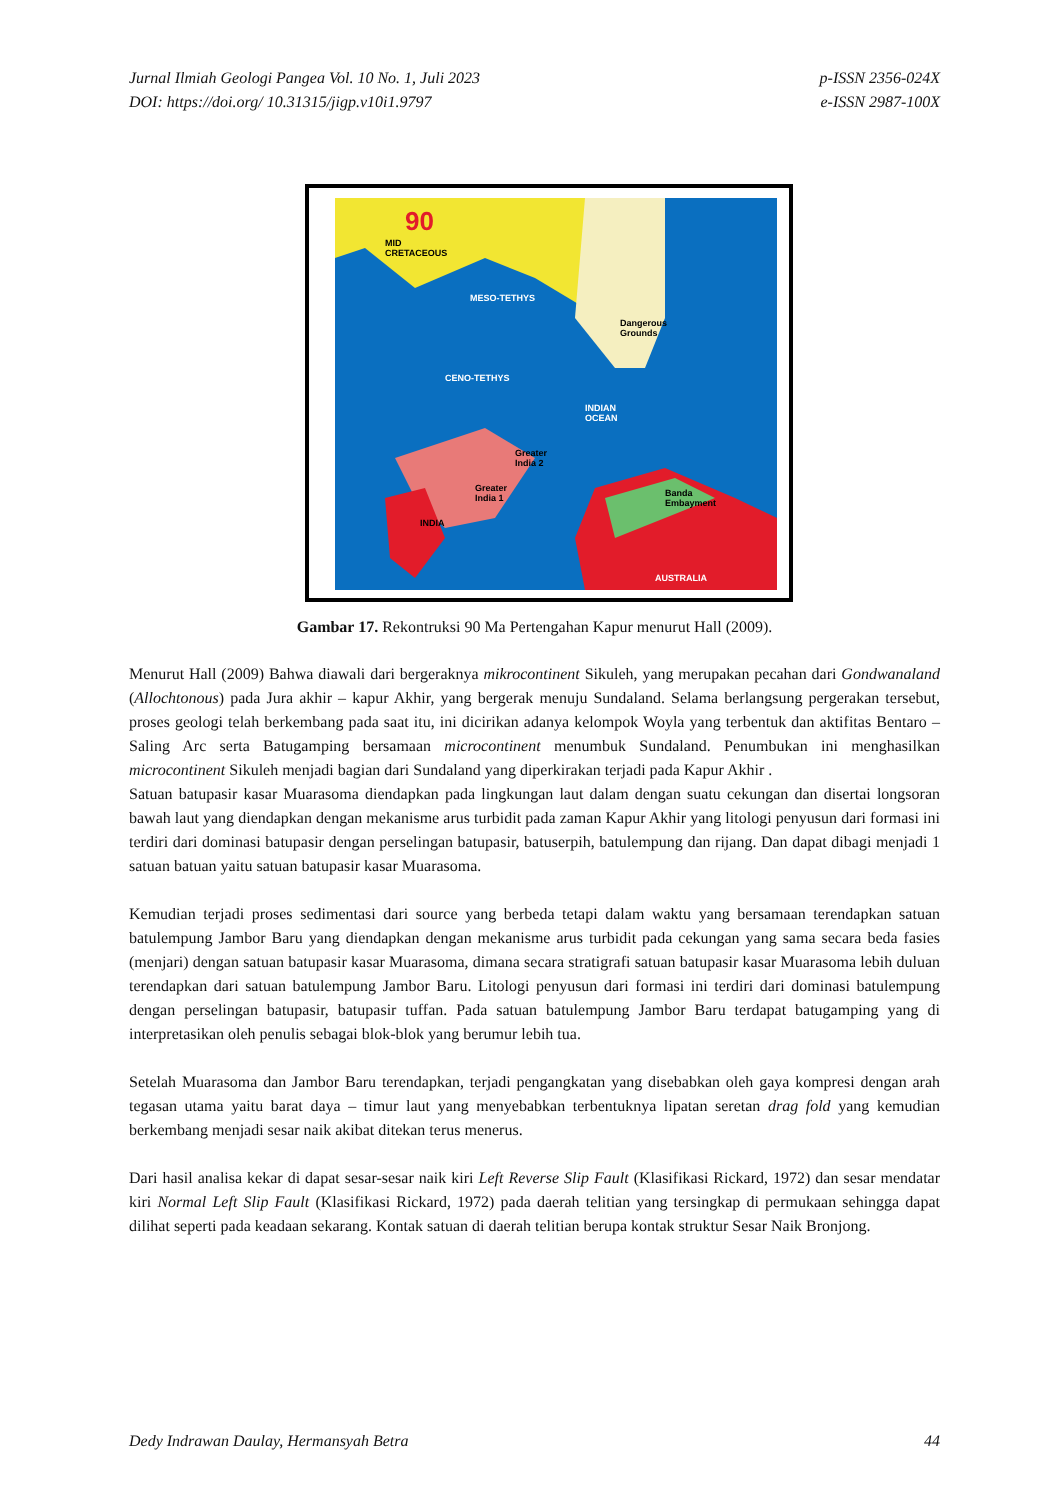Jurnal Ilmiah Geologi Pangea Vol. 10 No. 1, Juli 2023
DOI: https://doi.org/ 10.31315/jigp.v10i1.9797
p-ISSN 2356-024X
e-ISSN 2987-100X
90
MID
CRETACEOUS
MESO-TETHYS
CENO-TETHYS
INDIAN
OCEAN
Dangerous
Grounds
Greater
India 2
Greater
India 1
INDIA
Banda
Embayment
AUSTRALIA
Gambar 17. Rekontruksi 90 Ma Pertengahan Kapur menurut Hall (2009).
Menurut Hall (2009) Bahwa diawali dari bergeraknya mikrocontinent Sikuleh, yang merupakan pecahan dari Gondwanaland (Allochtonous) pada Jura akhir – kapur Akhir, yang bergerak menuju Sundaland. Selama berlangsung pergerakan tersebut, proses geologi telah berkembang pada saat itu, ini dicirikan adanya kelompok Woyla yang terbentuk dan aktifitas Bentaro – Saling Arc serta Batugamping bersamaan microcontinent menumbuk Sundaland. Penumbukan ini menghasilkan microcontinent Sikuleh menjadi bagian dari Sundaland yang diperkirakan terjadi pada Kapur Akhir .
Satuan batupasir kasar Muarasoma diendapkan pada lingkungan laut dalam dengan suatu cekungan dan disertai longsoran bawah laut yang diendapkan dengan mekanisme arus turbidit pada zaman Kapur Akhir yang litologi penyusun dari formasi ini terdiri dari dominasi batupasir dengan perselingan batupasir, batuserpih, batulempung dan rijang. Dan dapat dibagi menjadi 1 satuan batuan yaitu satuan batupasir kasar Muarasoma.
Kemudian terjadi proses sedimentasi dari source yang berbeda tetapi dalam waktu yang bersamaan terendapkan satuan batulempung Jambor Baru yang diendapkan dengan mekanisme arus turbidit pada cekungan yang sama secara beda fasies (menjari) dengan satuan batupasir kasar Muarasoma, dimana secara stratigrafi satuan batupasir kasar Muarasoma lebih duluan terendapkan dari satuan batulempung Jambor Baru. Litologi penyusun dari formasi ini terdiri dari dominasi batulempung dengan perselingan batupasir, batupasir tuffan. Pada satuan batulempung Jambor Baru terdapat batugamping yang di interpretasikan oleh penulis sebagai blok-blok yang berumur lebih tua.
Setelah Muarasoma dan Jambor Baru terendapkan, terjadi pengangkatan yang disebabkan oleh gaya kompresi dengan arah tegasan utama yaitu barat daya – timur laut yang menyebabkan terbentuknya lipatan seretan drag fold yang kemudian berkembang menjadi sesar naik akibat ditekan terus menerus.
Dari hasil analisa kekar di dapat sesar-sesar naik kiri Left Reverse Slip Fault (Klasifikasi Rickard, 1972) dan sesar mendatar kiri Normal Left Slip Fault (Klasifikasi Rickard, 1972) pada daerah telitian yang tersingkap di permukaan sehingga dapat dilihat seperti pada keadaan sekarang. Kontak satuan di daerah telitian berupa kontak struktur Sesar Naik Bronjong.
Dedy Indrawan Daulay, Hermansyah Betra
44